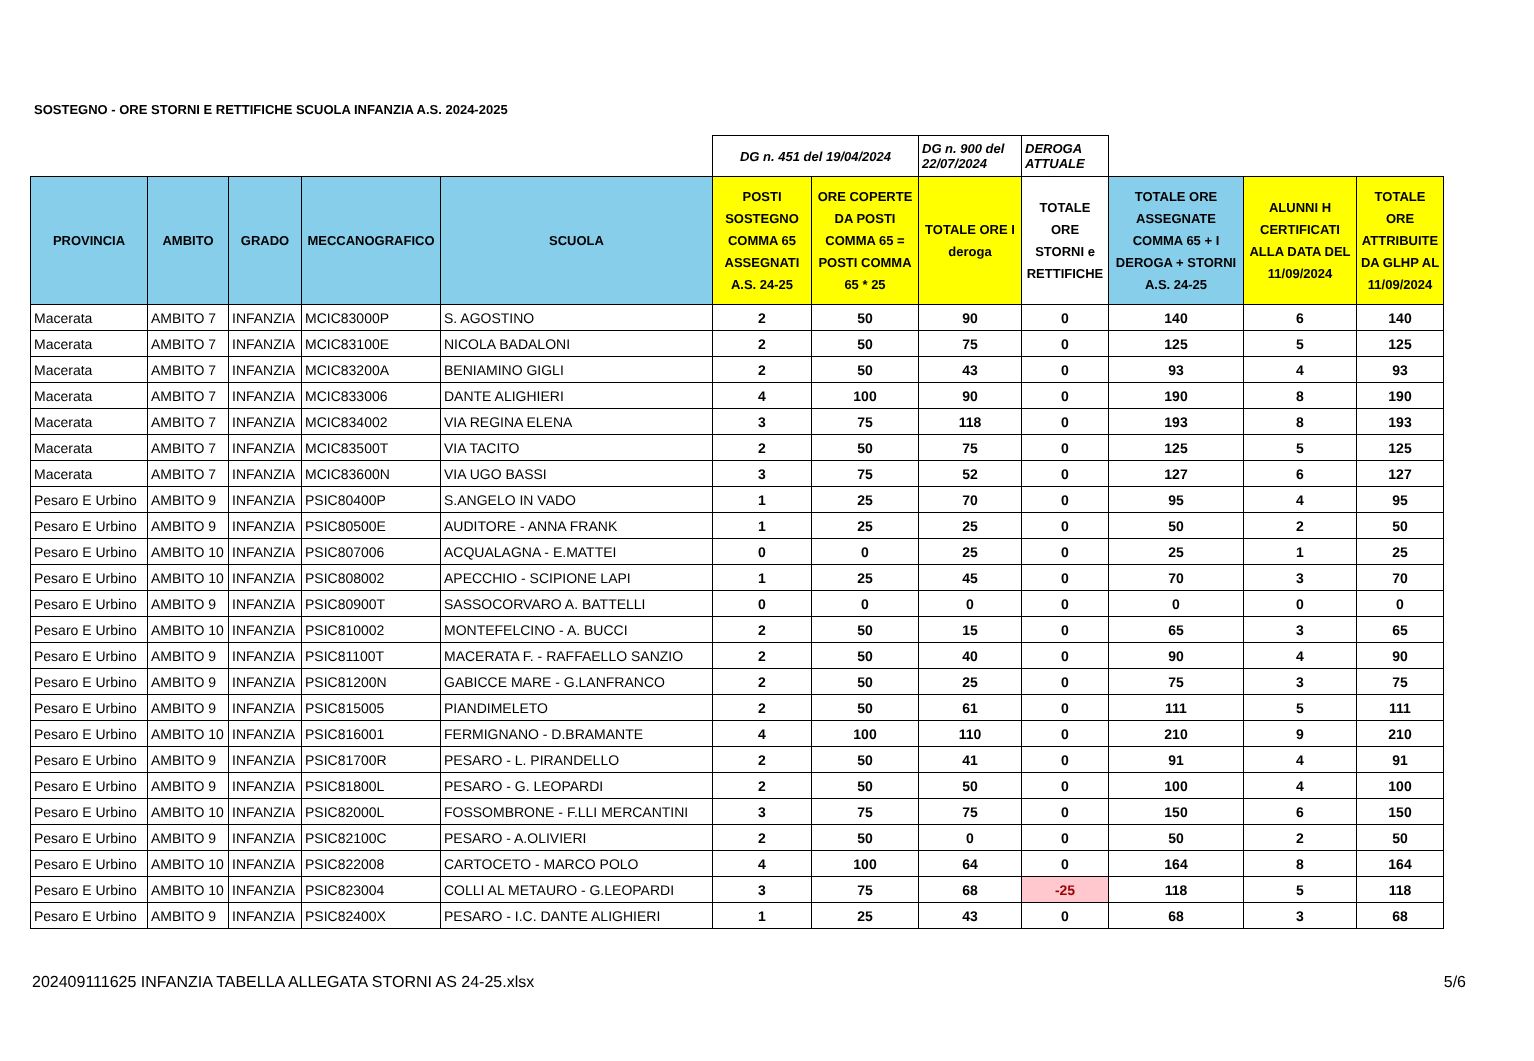SOSTEGNO - ORE STORNI E RETTIFICHE SCUOLA INFANZIA A.S. 2024-2025
| | | | | | DG n. 451 del 19/04/2024 | | DG n. 900 del 22/07/2024 | DEROGA ATTUALE | | | |
| PROVINCIA | AMBITO | GRADO | MECCANOGRAFICO | SCUOLA | POSTI SOSTEGNO COMMA 65 ASSEGNATI A.S. 24-25 | ORE COPERTE DA POSTI COMMA 65 = POSTI COMMA 65 * 25 | TOTALE ORE I deroga | TOTALE ORE STORNI e RETTIFICHE | TOTALE ORE ASSEGNATE COMMA 65 + I DEROGA + STORNI A.S. 24-25 | ALUNNI H CERTIFICATI ALLA DATA DEL 11/09/2024 | TOTALE ORE ATTRIBUITE DA GLHP AL 11/09/2024 |
| Macerata | AMBITO 7 | INFANZIA | MCIC83000P | S. AGOSTINO | 2 | 50 | 90 | 0 | 140 | 6 | 140 |
| Macerata | AMBITO 7 | INFANZIA | MCIC83100E | NICOLA BADALONI | 2 | 50 | 75 | 0 | 125 | 5 | 125 |
| Macerata | AMBITO 7 | INFANZIA | MCIC83200A | BENIAMINO GIGLI | 2 | 50 | 43 | 0 | 93 | 4 | 93 |
| Macerata | AMBITO 7 | INFANZIA | MCIC833006 | DANTE ALIGHIERI | 4 | 100 | 90 | 0 | 190 | 8 | 190 |
| Macerata | AMBITO 7 | INFANZIA | MCIC834002 | VIA REGINA ELENA | 3 | 75 | 118 | 0 | 193 | 8 | 193 |
| Macerata | AMBITO 7 | INFANZIA | MCIC83500T | VIA TACITO | 2 | 50 | 75 | 0 | 125 | 5 | 125 |
| Macerata | AMBITO 7 | INFANZIA | MCIC83600N | VIA UGO BASSI | 3 | 75 | 52 | 0 | 127 | 6 | 127 |
| Pesaro E Urbino | AMBITO 9 | INFANZIA | PSIC80400P | S.ANGELO IN VADO | 1 | 25 | 70 | 0 | 95 | 4 | 95 |
| Pesaro E Urbino | AMBITO 9 | INFANZIA | PSIC80500E | AUDITORE - ANNA FRANK | 1 | 25 | 25 | 0 | 50 | 2 | 50 |
| Pesaro E Urbino | AMBITO 10 | INFANZIA | PSIC807006 | ACQUALAGNA - E.MATTEI | 0 | 0 | 25 | 0 | 25 | 1 | 25 |
| Pesaro E Urbino | AMBITO 10 | INFANZIA | PSIC808002 | APECCHIO - SCIPIONE LAPI | 1 | 25 | 45 | 0 | 70 | 3 | 70 |
| Pesaro E Urbino | AMBITO 9 | INFANZIA | PSIC80900T | SASSOCORVARO A. BATTELLI | 0 | 0 | 0 | 0 | 0 | 0 | 0 |
| Pesaro E Urbino | AMBITO 10 | INFANZIA | PSIC810002 | MONTEFELCINO - A. BUCCI | 2 | 50 | 15 | 0 | 65 | 3 | 65 |
| Pesaro E Urbino | AMBITO 9 | INFANZIA | PSIC81100T | MACERATA F. - RAFFAELLO SANZIO | 2 | 50 | 40 | 0 | 90 | 4 | 90 |
| Pesaro E Urbino | AMBITO 9 | INFANZIA | PSIC81200N | GABICCE MARE - G.LANFRANCO | 2 | 50 | 25 | 0 | 75 | 3 | 75 |
| Pesaro E Urbino | AMBITO 9 | INFANZIA | PSIC815005 | PIANDIMELETO | 2 | 50 | 61 | 0 | 111 | 5 | 111 |
| Pesaro E Urbino | AMBITO 10 | INFANZIA | PSIC816001 | FERMIGNANO - D.BRAMANTE | 4 | 100 | 110 | 0 | 210 | 9 | 210 |
| Pesaro E Urbino | AMBITO 9 | INFANZIA | PSIC81700R | PESARO - L. PIRANDELLO | 2 | 50 | 41 | 0 | 91 | 4 | 91 |
| Pesaro E Urbino | AMBITO 9 | INFANZIA | PSIC81800L | PESARO - G. LEOPARDI | 2 | 50 | 50 | 0 | 100 | 4 | 100 |
| Pesaro E Urbino | AMBITO 10 | INFANZIA | PSIC82000L | FOSSOMBRONE - F.LLI MERCANTINI | 3 | 75 | 75 | 0 | 150 | 6 | 150 |
| Pesaro E Urbino | AMBITO 9 | INFANZIA | PSIC82100C | PESARO - A.OLIVIERI | 2 | 50 | 0 | 0 | 50 | 2 | 50 |
| Pesaro E Urbino | AMBITO 10 | INFANZIA | PSIC822008 | CARTOCETO - MARCO POLO | 4 | 100 | 64 | 0 | 164 | 8 | 164 |
| Pesaro E Urbino | AMBITO 10 | INFANZIA | PSIC823004 | COLLI AL METAURO - G.LEOPARDI | 3 | 75 | 68 | -25 | 118 | 5 | 118 |
| Pesaro E Urbino | AMBITO 9 | INFANZIA | PSIC82400X | PESARO - I.C. DANTE ALIGHIERI | 1 | 25 | 43 | 0 | 68 | 3 | 68 |
202409111625 INFANZIA TABELLA ALLEGATA STORNI AS 24-25.xlsx 5/6